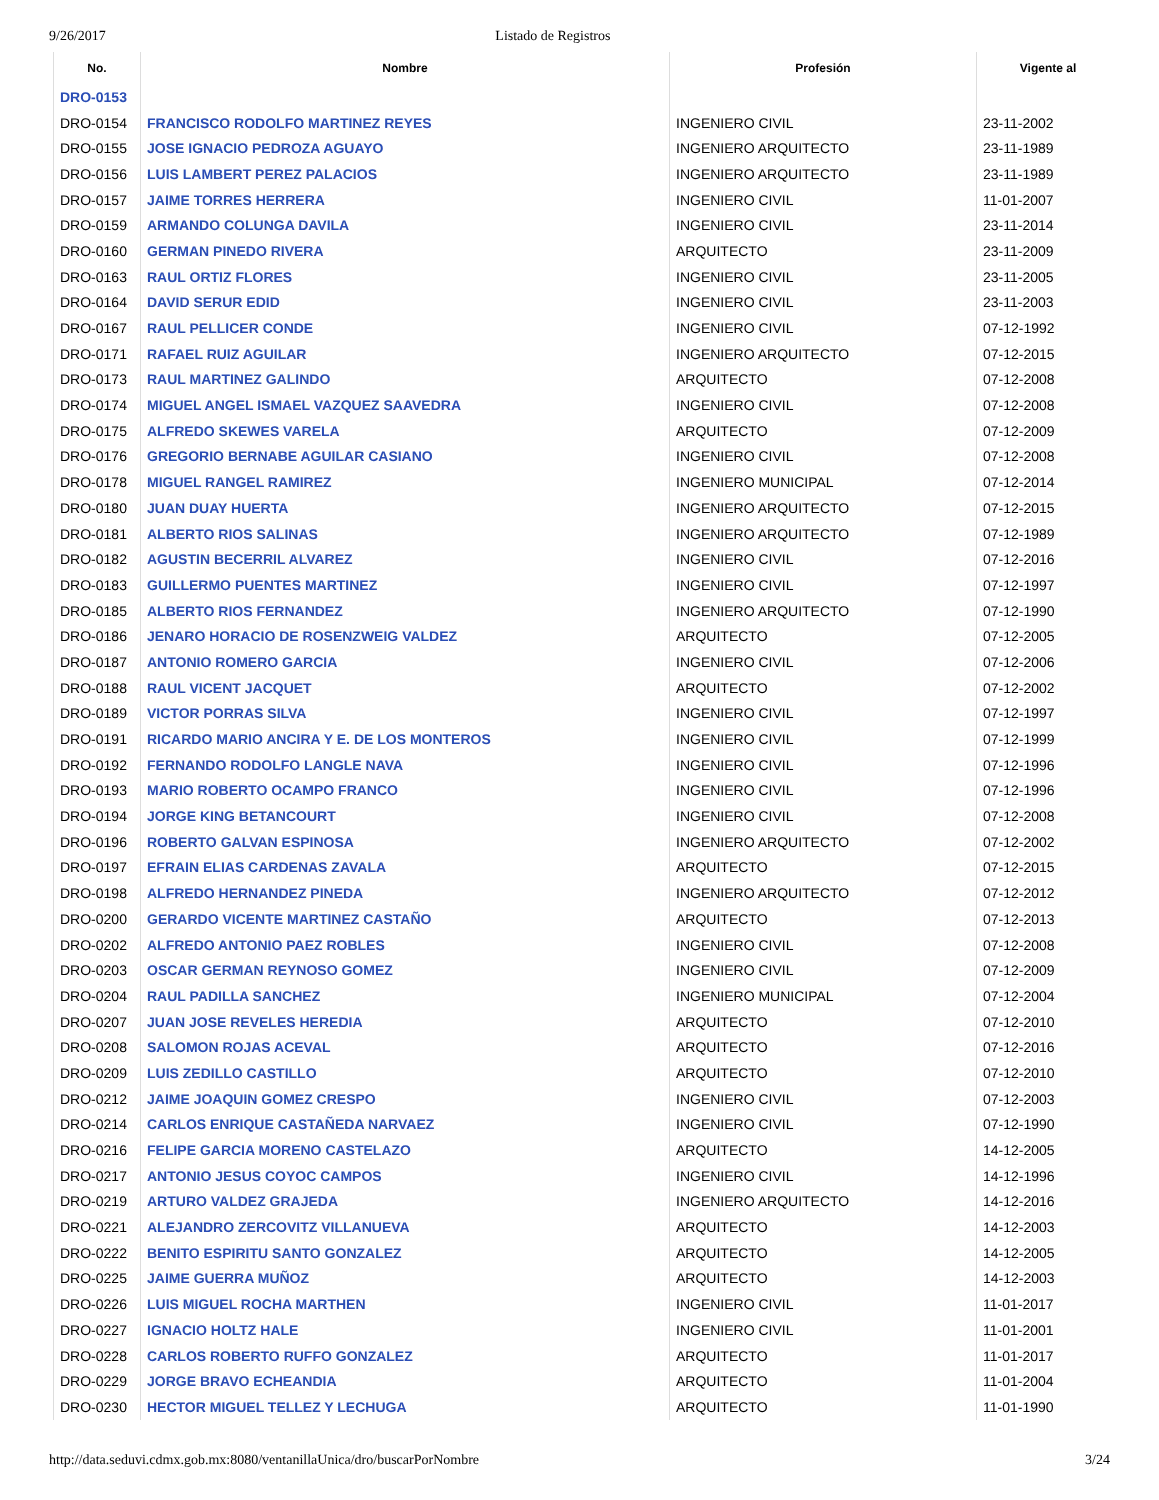9/26/2017 Listado de Registros
| No. | Nombre | Profesión | Vigente al |
| --- | --- | --- | --- |
| DRO-0153 | | | |
| DRO-0154 | FRANCISCO RODOLFO MARTINEZ REYES | INGENIERO CIVIL | 23-11-2002 |
| DRO-0155 | JOSE IGNACIO PEDROZA AGUAYO | INGENIERO ARQUITECTO | 23-11-1989 |
| DRO-0156 | LUIS LAMBERT PEREZ PALACIOS | INGENIERO ARQUITECTO | 23-11-1989 |
| DRO-0157 | JAIME TORRES HERRERA | INGENIERO CIVIL | 11-01-2007 |
| DRO-0159 | ARMANDO COLUNGA DAVILA | INGENIERO CIVIL | 23-11-2014 |
| DRO-0160 | GERMAN PINEDO RIVERA | ARQUITECTO | 23-11-2009 |
| DRO-0163 | RAUL ORTIZ FLORES | INGENIERO CIVIL | 23-11-2005 |
| DRO-0164 | DAVID SERUR EDID | INGENIERO CIVIL | 23-11-2003 |
| DRO-0167 | RAUL PELLICER CONDE | INGENIERO CIVIL | 07-12-1992 |
| DRO-0171 | RAFAEL RUIZ AGUILAR | INGENIERO ARQUITECTO | 07-12-2015 |
| DRO-0173 | RAUL MARTINEZ GALINDO | ARQUITECTO | 07-12-2008 |
| DRO-0174 | MIGUEL ANGEL ISMAEL VAZQUEZ SAAVEDRA | INGENIERO CIVIL | 07-12-2008 |
| DRO-0175 | ALFREDO SKEWES VARELA | ARQUITECTO | 07-12-2009 |
| DRO-0176 | GREGORIO BERNABE AGUILAR CASIANO | INGENIERO CIVIL | 07-12-2008 |
| DRO-0178 | MIGUEL RANGEL RAMIREZ | INGENIERO MUNICIPAL | 07-12-2014 |
| DRO-0180 | JUAN DUAY HUERTA | INGENIERO ARQUITECTO | 07-12-2015 |
| DRO-0181 | ALBERTO RIOS SALINAS | INGENIERO ARQUITECTO | 07-12-1989 |
| DRO-0182 | AGUSTIN BECERRIL ALVAREZ | INGENIERO CIVIL | 07-12-2016 |
| DRO-0183 | GUILLERMO PUENTES MARTINEZ | INGENIERO CIVIL | 07-12-1997 |
| DRO-0185 | ALBERTO RIOS FERNANDEZ | INGENIERO ARQUITECTO | 07-12-1990 |
| DRO-0186 | JENARO HORACIO DE ROSENZWEIG VALDEZ | ARQUITECTO | 07-12-2005 |
| DRO-0187 | ANTONIO ROMERO GARCIA | INGENIERO CIVIL | 07-12-2006 |
| DRO-0188 | RAUL VICENT JACQUET | ARQUITECTO | 07-12-2002 |
| DRO-0189 | VICTOR PORRAS SILVA | INGENIERO CIVIL | 07-12-1997 |
| DRO-0191 | RICARDO MARIO ANCIRA Y E. DE LOS MONTEROS | INGENIERO CIVIL | 07-12-1999 |
| DRO-0192 | FERNANDO RODOLFO LANGLE NAVA | INGENIERO CIVIL | 07-12-1996 |
| DRO-0193 | MARIO ROBERTO OCAMPO FRANCO | INGENIERO CIVIL | 07-12-1996 |
| DRO-0194 | JORGE KING BETANCOURT | INGENIERO CIVIL | 07-12-2008 |
| DRO-0196 | ROBERTO GALVAN ESPINOSA | INGENIERO ARQUITECTO | 07-12-2002 |
| DRO-0197 | EFRAIN ELIAS CARDENAS ZAVALA | ARQUITECTO | 07-12-2015 |
| DRO-0198 | ALFREDO HERNANDEZ PINEDA | INGENIERO ARQUITECTO | 07-12-2012 |
| DRO-0200 | GERARDO VICENTE MARTINEZ CASTAÑO | ARQUITECTO | 07-12-2013 |
| DRO-0202 | ALFREDO ANTONIO PAEZ ROBLES | INGENIERO CIVIL | 07-12-2008 |
| DRO-0203 | OSCAR GERMAN REYNOSO GOMEZ | INGENIERO CIVIL | 07-12-2009 |
| DRO-0204 | RAUL PADILLA SANCHEZ | INGENIERO MUNICIPAL | 07-12-2004 |
| DRO-0207 | JUAN JOSE REVELES HEREDIA | ARQUITECTO | 07-12-2010 |
| DRO-0208 | SALOMON ROJAS ACEVAL | ARQUITECTO | 07-12-2016 |
| DRO-0209 | LUIS ZEDILLO CASTILLO | ARQUITECTO | 07-12-2010 |
| DRO-0212 | JAIME JOAQUIN GOMEZ CRESPO | INGENIERO CIVIL | 07-12-2003 |
| DRO-0214 | CARLOS ENRIQUE CASTAÑEDA NARVAEZ | INGENIERO CIVIL | 07-12-1990 |
| DRO-0216 | FELIPE GARCIA MORENO CASTELAZO | ARQUITECTO | 14-12-2005 |
| DRO-0217 | ANTONIO JESUS COYOC CAMPOS | INGENIERO CIVIL | 14-12-1996 |
| DRO-0219 | ARTURO VALDEZ GRAJEDA | INGENIERO ARQUITECTO | 14-12-2016 |
| DRO-0221 | ALEJANDRO ZERCOVITZ VILLANUEVA | ARQUITECTO | 14-12-2003 |
| DRO-0222 | BENITO ESPIRITU SANTO GONZALEZ | ARQUITECTO | 14-12-2005 |
| DRO-0225 | JAIME GUERRA MUÑOZ | ARQUITECTO | 14-12-2003 |
| DRO-0226 | LUIS MIGUEL ROCHA MARTHEN | INGENIERO CIVIL | 11-01-2017 |
| DRO-0227 | IGNACIO HOLTZ HALE | INGENIERO CIVIL | 11-01-2001 |
| DRO-0228 | CARLOS ROBERTO RUFFO GONZALEZ | ARQUITECTO | 11-01-2017 |
| DRO-0229 | JORGE BRAVO ECHEANDIA | ARQUITECTO | 11-01-2004 |
| DRO-0230 | HECTOR MIGUEL TELLEZ Y LECHUGA | ARQUITECTO | 11-01-1990 |
http://data.seduvi.cdmx.gob.mx:8080/ventanillaUnica/dro/buscarPorNombre 3/24